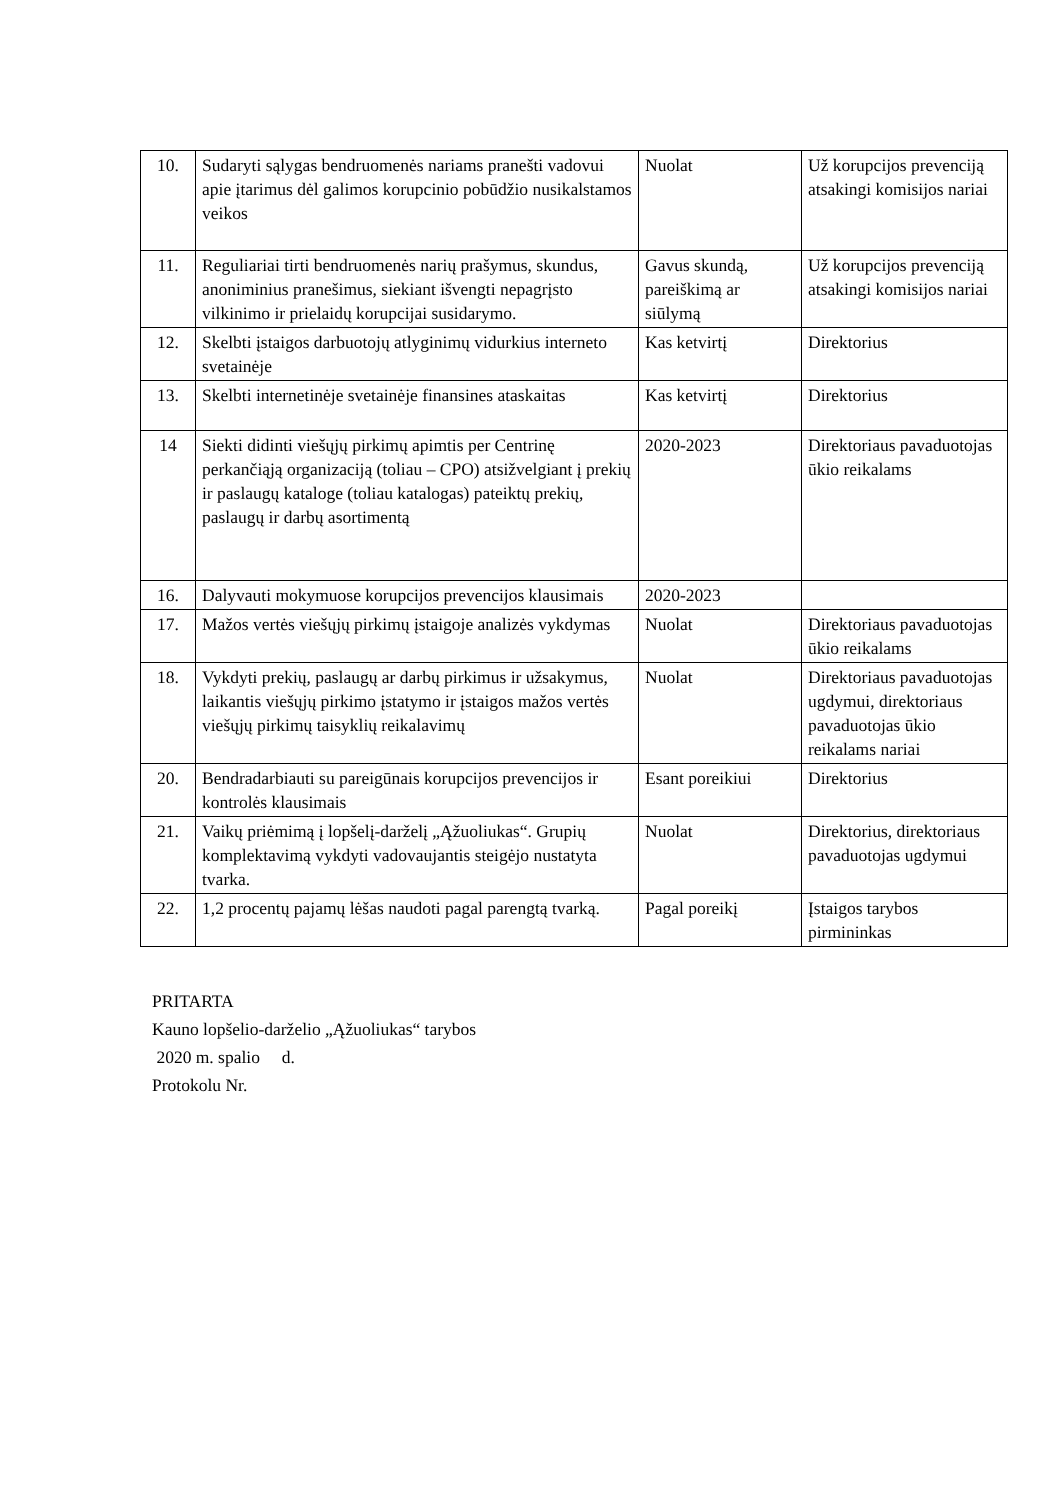| 10. | Sudaryti sąlygas bendruomenės nariams pranešti vadovui apie įtarimus dėl galimos korupcinio pobūdžio nusikalstamos veikos | Nuolat | Už korupcijos prevenciją atsakingi komisijos nariai |
| 11. | Reguliariai tirti bendruomenės narių prašymus, skundus, anoniminius pranešimus, siekiant išvengti nepagrįsto vilkinimo ir prielaidų korupcijai susidarymo. | Gavus skundą, pareiškimą ar siūlymą | Už korupcijos prevenciją atsakingi komisijos nariai |
| 12. | Skelbti įstaigos darbuotojų atlyginimų vidurkius interneto svetainėje | Kas ketvirtį | Direktorius |
| 13. | Skelbti internetinėje svetainėje finansines ataskaitas | Kas ketvirtį | Direktorius |
| 14 | Siekti didinti viešųjų pirkimų apimtis per Centrinę perkančiąją organizaciją (toliau – CPO) atsižvelgiant į prekių ir paslaugų kataloge (toliau katalogas) pateiktų prekių, paslaugų ir darbų asortimentą | 2020-2023 | Direktoriaus pavaduotojas ūkio reikalams |
| 16. | Dalyvauti mokymuose korupcijos prevencijos klausimais | 2020-2023 | |
| 17. | Mažos vertės viešųjų pirkimų įstaigoje analizės vykdymas | Nuolat | Direktoriaus pavaduotojas ūkio reikalams |
| 18. | Vykdyti prekių, paslaugų ar darbų pirkimus ir užsakymus, laikantis viešųjų pirkimo įstatymo ir įstaigos mažos vertės viešųjų pirkimų taisyklių reikalavimų | Nuolat | Direktoriaus pavaduotojas ugdymui, direktoriaus pavaduotojas ūkio reikalams nariai |
| 20. | Bendradarbiauti su pareigūnais korupcijos prevencijos ir kontrolės klausimais | Esant poreikiui | Direktorius |
| 21. | Vaikų priėmimą į lopšelį-darželį „Ąžuoliukas“. Grupių komplektavimą vykdyti vadovaujantis steigėjo nustatyta tvarka. | Nuolat | Direktorius, direktoriaus pavaduotojas ugdymui |
| 22. | 1,2 procentų pajamų lėšas naudoti pagal parengtą tvarką. | Pagal poreikį | Įstaigos tarybos pirmininkas |
PRITARTA
Kauno lopšelio-darželio „Ąžuoliukas“ tarybos
2020 m. spalio d.
Protokolu Nr.